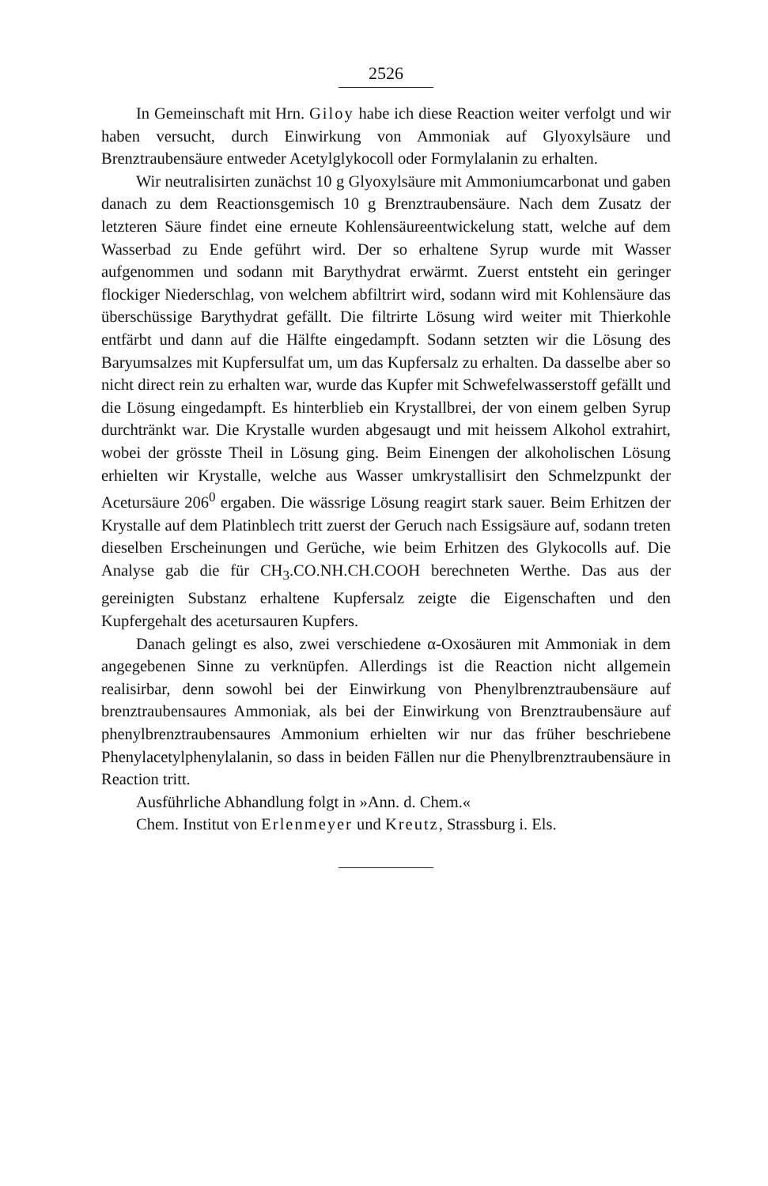2526
In Gemeinschaft mit Hrn. Giloy habe ich diese Reaction weiter verfolgt und wir haben versucht, durch Einwirkung von Ammoniak auf Glyoxylsäure und Brenztraubensäure entweder Acetylglykocoll oder Formylalanin zu erhalten.
Wir neutralisirten zunächst 10 g Glyoxylsäure mit Ammoniumcarbonat und gaben danach zu dem Reactionsgemisch 10 g Brenztraubensäure. Nach dem Zusatz der letzteren Säure findet eine erneute Kohlensäureentwickelung statt, welche auf dem Wasserbad zu Ende geführt wird. Der so erhaltene Syrup wurde mit Wasser aufgenommen und sodann mit Barythydrat erwärmt. Zuerst entsteht ein geringer flockiger Niederschlag, von welchem abfiltrirt wird, sodann wird mit Kohlensäure das überschüssige Barythydrat gefällt. Die filtrirte Lösung wird weiter mit Thierkohle entfärbt und dann auf die Hälfte eingedampft. Sodann setzten wir die Lösung des Baryumsalzes mit Kupfersulfat um, um das Kupfersalz zu erhalten. Da dasselbe aber so nicht direct rein zu erhalten war, wurde das Kupfer mit Schwefelwasserstoff gefällt und die Lösung eingedampft. Es hinterblieb ein Krystallbrei, der von einem gelben Syrup durchtränkt war. Die Krystalle wurden abgesaugt und mit heissem Alkohol extrahirt, wobei der grösste Theil in Lösung ging. Beim Einengen der alkoholischen Lösung erhielten wir Krystalle, welche aus Wasser umkrystallisirt den Schmelzpunkt der Acetursäure 206<sup>0</sup> ergaben. Die wässrige Lösung reagirt stark sauer. Beim Erhitzen der Krystalle auf dem Platinblech tritt zuerst der Geruch nach Essigsäure auf, sodann treten dieselben Erscheinungen und Gerüche, wie beim Erhitzen des Glykocolls auf. Die Analyse gab die für CH<sub>3</sub>.CO.NH.CH.COOH berechneten Werthe. Das aus der gereinigten Substanz erhaltene Kupfersalz zeigte die Eigenschaften und den Kupfergehalt des acetursauren Kupfers.
Danach gelingt es also, zwei verschiedene α-Oxosäuren mit Ammoniak in dem angegebenen Sinne zu verknüpfen. Allerdings ist die Reaction nicht allgemein realisirbar, denn sowohl bei der Einwirkung von Phenylbrenztraubensäure auf brenztraubensaures Ammoniak, als bei der Einwirkung von Brenztraubensäure auf phenylbrenztraubensaures Ammonium erhielten wir nur das früher beschriebene Phenylacetylphenylalanin, so dass in beiden Fällen nur die Phenylbrenztraubensäure in Reaction tritt.
Ausführliche Abhandlung folgt in »Ann. d. Chem.«
Chem. Institut von Erlenmeyer und Kreutz, Strassburg i. Els.